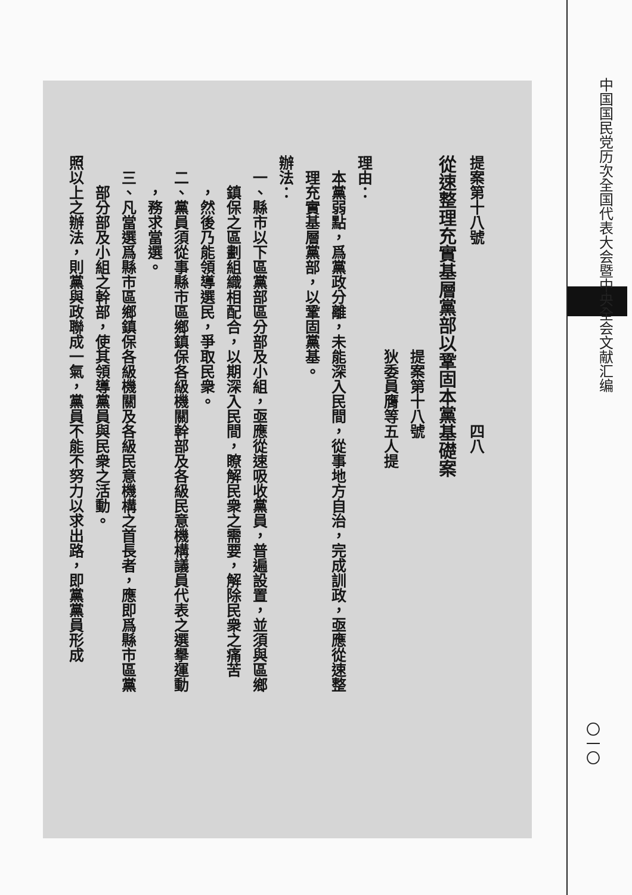提案第十八號　　　　　　　　　　　　四八
從速整理充實基層黨部以鞏固本黨基礎案
　　　　　　　　　　　　　提案第十八號
　　　　　　　　　　　　　狄委員膺等五人提
理由：
　本黨弱點，爲黨政分離，未能深入民間，從事地方自治，完成訓政，亟應從速整
　理充實基層黨部，以鞏固黨基。
辦法：
　一、縣市以下區黨部區分部及小組，亟應從速吸收黨員，普遍設置，並須與區鄉
　　鎮保之區劃組織相配合，以期深入民間，瞭解民衆之需要，解除民衆之痛苦
　　，然後乃能領導選民，爭取民衆。
　二、黨員須從事縣市區鄉鎮保各級機關幹部及各級民意機構議員代表之選擧運動
　　，務求當選。
　三、凡當選爲縣市區鄉鎮保各級機關及各級民意機構之首長者，應即爲縣市區黨
　　部分部及小組之幹部，使其領導黨員與民衆之活動。
照以上之辦法，則黨與政聯成一氣，黨員不能不努力以求出路，即黨黨員形成
中国国民党历次全国代表大会暨中央全会文献汇编
〇一〇